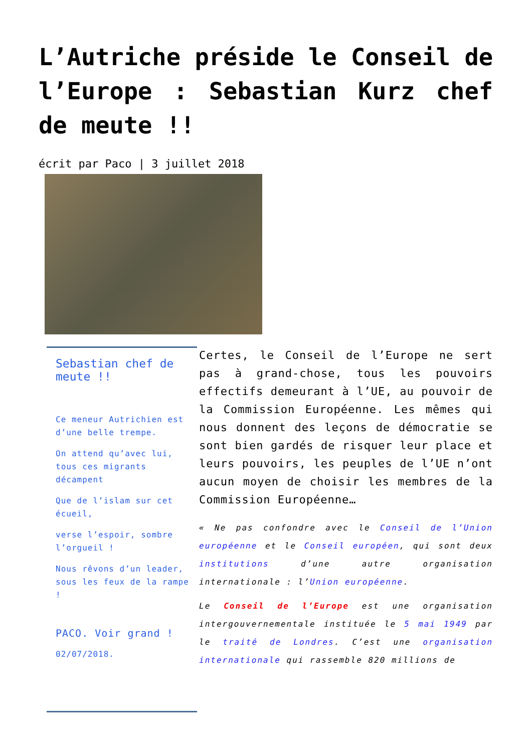L’Autriche préside le Conseil de l’Europe : Sebastian Kurz chef de meute !!
écrit par Paco | 3 juillet 2018
Sebastian chef de meute !!
Ce meneur Autrichien est d’une belle trempe.
On attend qu’avec lui, tous ces migrants décampent
Que de l’islam sur cet écueil,
verse l’espoir, sombre l’orgueil !
Nous rêvons d’un leader, sous les feux de la rampe !
PACO. Voir grand !
02/07/2018.
Certes, le Conseil de l’Europe ne sert pas à grand-chose, tous les pouvoirs effectifs demeurant à l’UE, au pouvoir de la Commission Européenne. Les mêmes qui nous donnent des leçons de démocratie se sont bien gardés de risquer leur place et leurs pouvoirs, les peuples de l’UE n’ont aucun moyen de choisir les membres de la Commission Européenne…
« Ne pas confondre avec le Conseil de l’Union européenne et le Conseil européen, qui sont deux institutions d’une autre organisation internationale : l’Union européenne.
Le Conseil de l’Europe est une organisation intergouvernementale instituée le 5 mai 1949 par le traité de Londres. C’est une organisation internationale qui rassemble 820 millions de